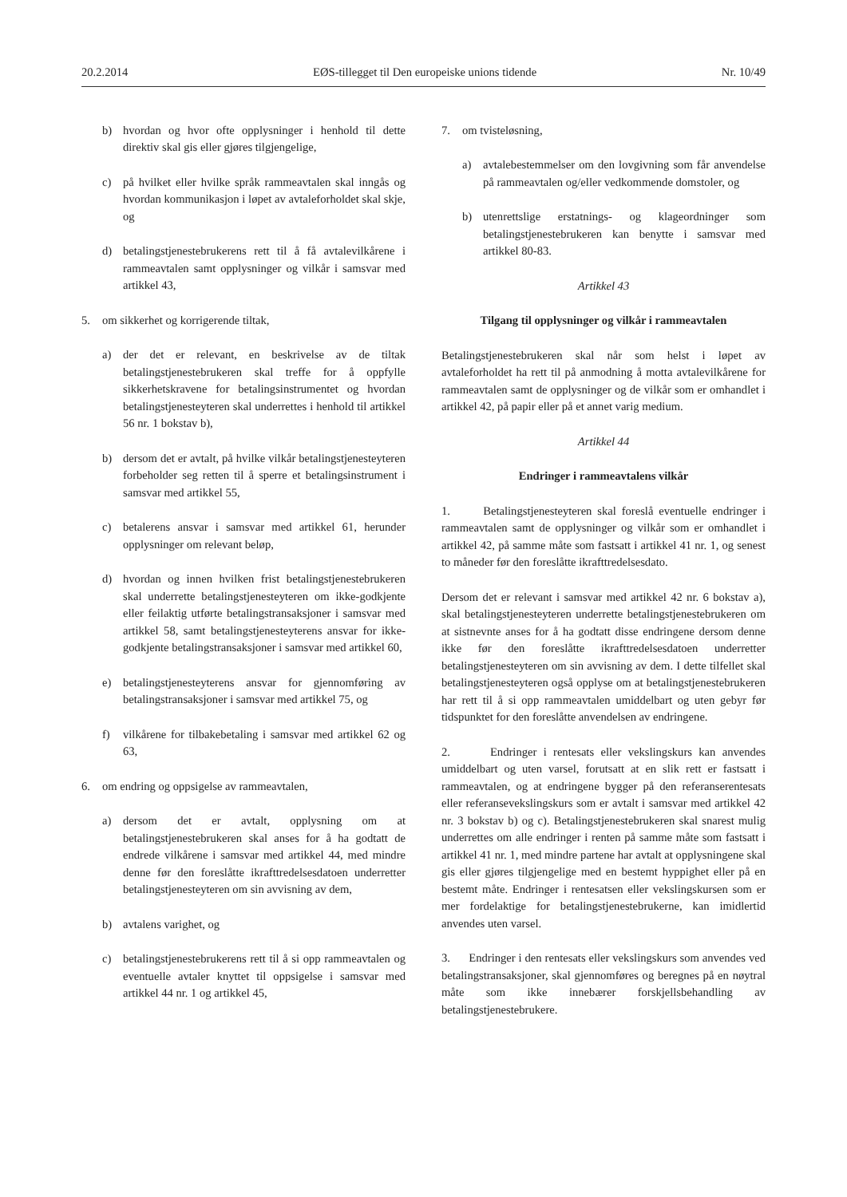20.2.2014 EØS-tillegget til Den europeiske unions tidende Nr. 10/49
b) hvordan og hvor ofte opplysninger i henhold til dette direktiv skal gis eller gjøres tilgjengelige,
c) på hvilket eller hvilke språk rammeavtalen skal inngås og hvordan kommunikasjon i løpet av avtaleforholdet skal skje, og
d) betalingstjenestebrukerens rett til å få avtalevilkårene i rammeavtalen samt opplysninger og vilkår i samsvar med artikkel 43,
5. om sikkerhet og korrigerende tiltak,
a) der det er relevant, en beskrivelse av de tiltak betalingstjenestebrukeren skal treffe for å oppfylle sikkerhetskravene for betalingsinstrumentet og hvordan betalingstjenesteyteren skal underrettes i henhold til artikkel 56 nr. 1 bokstav b),
b) dersom det er avtalt, på hvilke vilkår betalingstjenesteyteren forbeholder seg retten til å sperre et betalingsinstrument i samsvar med artikkel 55,
c) betalerens ansvar i samsvar med artikkel 61, herunder opplysninger om relevant beløp,
d) hvordan og innen hvilken frist betalingstjenestebrukeren skal underrette betalingstjenesteyteren om ikke-godkjente eller feilaktig utførte betalingstransaksjoner i samsvar med artikkel 58, samt betalingstjenesteyterens ansvar for ikke-godkjente betalingstransaksjoner i samsvar med artikkel 60,
e) betalingstjenesteyterens ansvar for gjennomføring av betalingstransaksjoner i samsvar med artikkel 75, og
f) vilkårene for tilbakebetaling i samsvar med artikkel 62 og 63,
6. om endring og oppsigelse av rammeavtalen,
a) dersom det er avtalt, opplysning om at betalingstjenestebrukeren skal anses for å ha godtatt de endrede vilkårene i samsvar med artikkel 44, med mindre denne før den foreslåtte ikrafttredelsesdatoen underretter betalingstjenesteyteren om sin avvisning av dem,
b) avtalens varighet, og
c) betalingstjenestebrukerens rett til å si opp rammeavtalen og eventuelle avtaler knyttet til oppsigelse i samsvar med artikkel 44 nr. 1 og artikkel 45,
7. om tvisteløsning,
a) avtalebestemmelser om den lovgivning som får anvendelse på rammeavtalen og/eller vedkommende domstoler, og
b) utenrettslige erstatnings- og klageordninger som betalingstjenestebrukeren kan benytte i samsvar med artikkel 80-83.
Artikkel 43
Tilgang til opplysninger og vilkår i rammeavtalen
Betalingstjenestebrukeren skal når som helst i løpet av avtaleforholdet ha rett til på anmodning å motta avtalevilkårene for rammeavtalen samt de opplysninger og de vilkår som er omhandlet i artikkel 42, på papir eller på et annet varig medium.
Artikkel 44
Endringer i rammeavtalens vilkår
1. Betalingstjenesteyteren skal foreslå eventuelle endringer i rammeavtalen samt de opplysninger og vilkår som er omhandlet i artikkel 42, på samme måte som fastsatt i artikkel 41 nr. 1, og senest to måneder før den foreslåtte ikrafttredelsesdato.
Dersom det er relevant i samsvar med artikkel 42 nr. 6 bokstav a), skal betalingstjenesteyteren underrette betalingstjenestebrukeren om at sistnevnte anses for å ha godtatt disse endringene dersom denne ikke før den foreslåtte ikrafttredelsesdatoen underretter betalingstjenesteyteren om sin avvisning av dem. I dette tilfellet skal betalingstjenesteyteren også opplyse om at betalingstjenestebrukeren har rett til å si opp rammeavtalen umiddelbart og uten gebyr før tidspunktet for den foreslåtte anvendelsen av endringene.
2. Endringer i rentesats eller vekslingskurs kan anvendes umiddelbart og uten varsel, forutsatt at en slik rett er fastsatt i rammeavtalen, og at endringene bygger på den referanserentesats eller referansevekslingskurs som er avtalt i samsvar med artikkel 42 nr. 3 bokstav b) og c). Betalingstjenestebrukeren skal snarest mulig underrettes om alle endringer i renten på samme måte som fastsatt i artikkel 41 nr. 1, med mindre partene har avtalt at opplysningene skal gis eller gjøres tilgjengelige med en bestemt hyppighet eller på en bestemt måte. Endringer i rentesatsen eller vekslingskursen som er mer fordelaktige for betalingstjenestebrukerne, kan imidlertid anvendes uten varsel.
3. Endringer i den rentesats eller vekslingskurs som anvendes ved betalingstransaksjoner, skal gjennomføres og beregnes på en nøytral måte som ikke innebærer forskjellsbehandling av betalingstjenestebrukere.